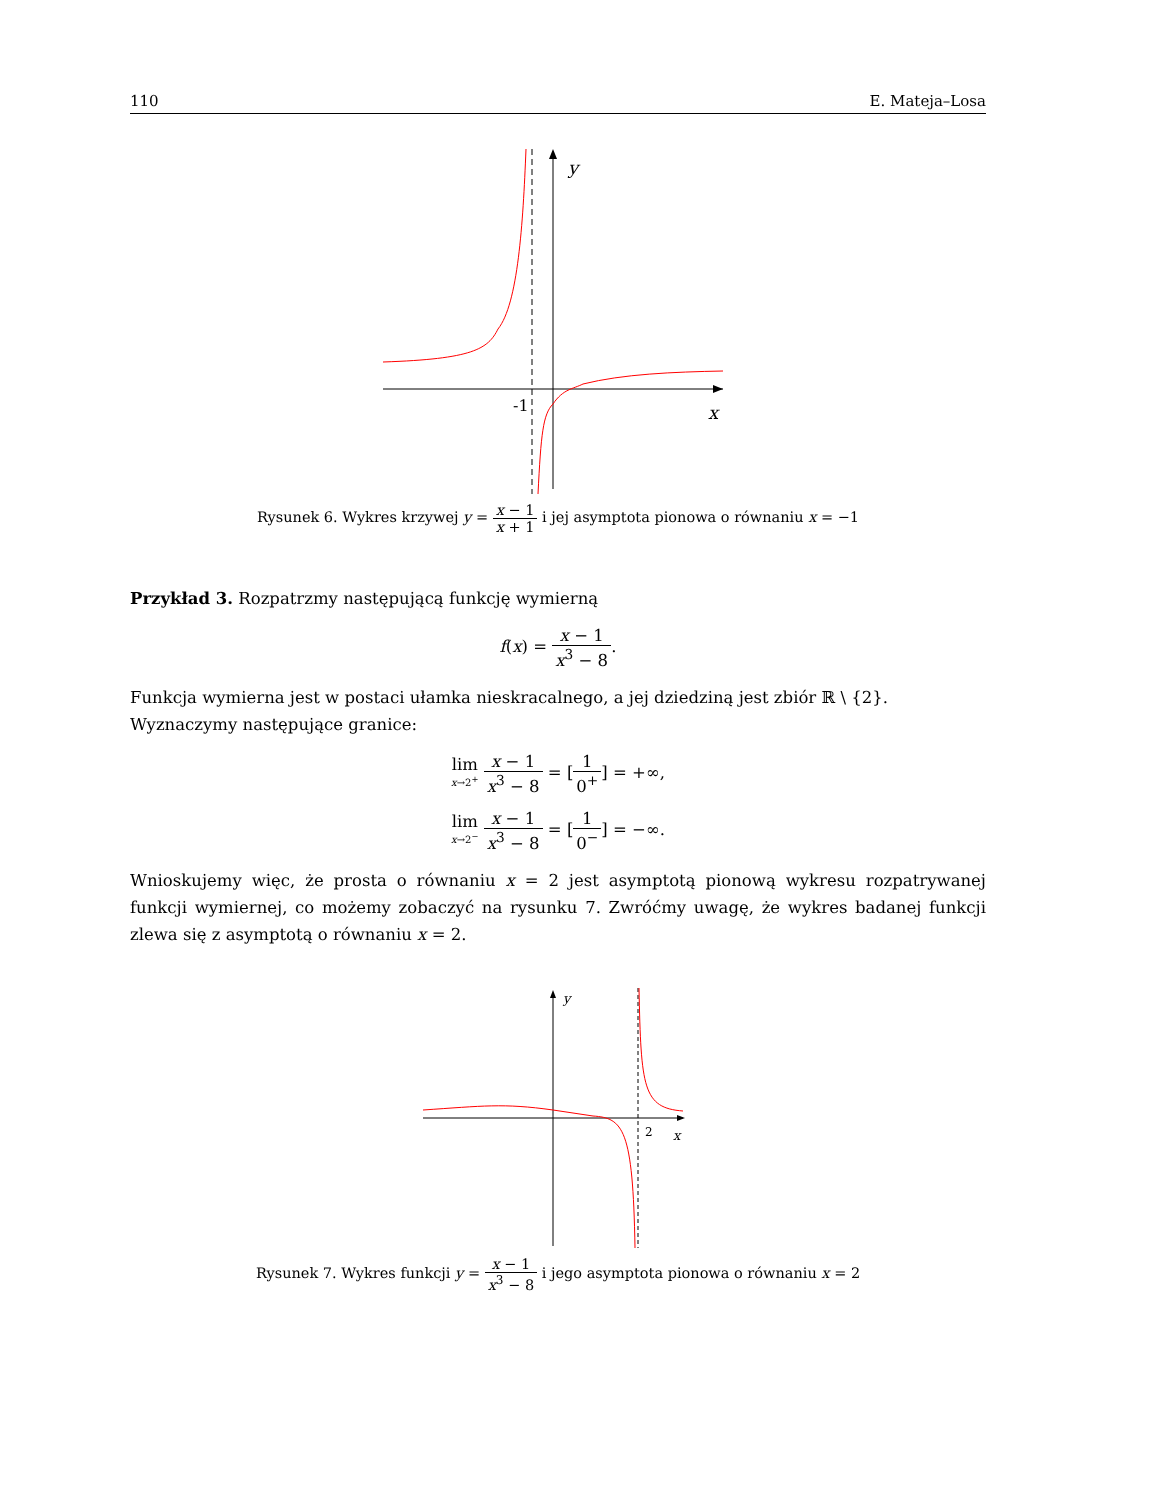110 E. Mateja–Losa
y
x
-1
Rysunek 6. Wykres krzywej y = x − 1 x + 1 i jej asymptota pionowa o równaniu x = −1
Przykład 3. Rozpatrzmy następującą funkcję wymierną
f(x) = x − 1 x<sup>3</sup> − 8.
Funkcja wymierna jest w postaci ułamka nieskracalnego, a jej dziedziną jest zbiór ℝ \ {2}.
Wyznaczymy następujące granice:
lim x→2<sup>+</sup> x − 1 x<sup>3</sup> − 8 = [1 0<sup>+</sup>] = +∞,
lim x→2<sup>−</sup> x − 1 x<sup>3</sup> − 8 = [1 0<sup>−</sup>] = −∞.
Wnioskujemy więc, że prosta o równaniu x = 2 jest asymptotą pionową wykresu rozpatrywanej funkcji wymiernej, co możemy zobaczyć na rysunku 7. Zwróćmy uwagę, że wykres badanej funkcji zlewa się z asymptotą o równaniu x = 2.
y
x
2
Rysunek 7. Wykres funkcji y = x − 1 x<sup>3</sup> − 8 i jego asymptota pionowa o równaniu x = 2